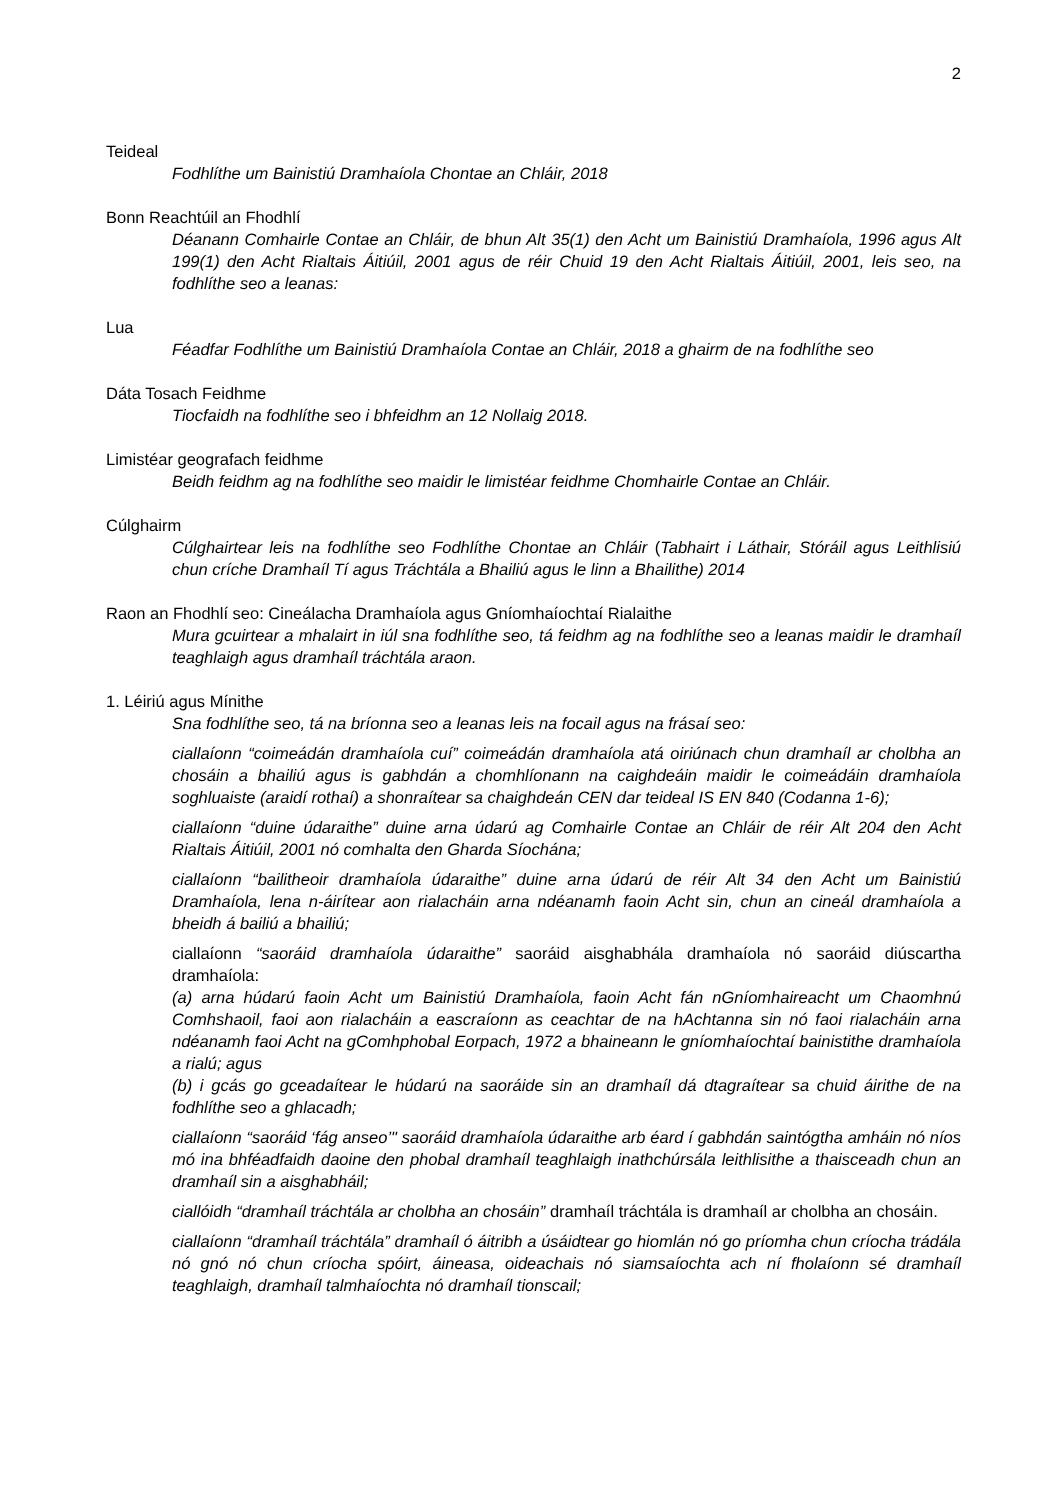2
Teideal
Fodhlíthe um Bainistiú Dramhaíola Chontae an Chláir, 2018
Bonn Reachtúil an Fhodhlí
Déanann Comhairle Contae an Chláir, de bhun Alt 35(1) den Acht um Bainistiú Dramhaíola, 1996 agus Alt 199(1) den Acht Rialtais Áitiúil, 2001 agus de réir Chuid 19 den Acht Rialtais Áitiúil, 2001, leis seo, na fodhlíthe seo a leanas:
Lua
Féadfar Fodhlíthe um Bainistiú Dramhaíola Contae an Chláir, 2018 a ghairm de na fodhlíthe seo
Dáta Tosach Feidhme
Tiocfaidh na fodhlíthe seo i bhfeidhm an 12 Nollaig 2018.
Limistéar geografach feidhme
Beidh feidhm ag na fodhlíthe seo maidir le limistéar feidhme Chomhairle Contae an Chláir.
Cúlghairm
Cúlghairtear leis na fodhlíthe seo Fodhlíthe Chontae an Chláir (Tabhairt i Láthair, Stóráil agus Leithlisiú chun críche Dramhaíl Tí agus Tráchtála a Bhailiú agus le linn a Bhailithe) 2014
Raon an Fhodhlí seo: Cineálacha Dramhaíola agus Gníomhaíochtaí Rialaithe
Mura gcuirtear a mhalairt in iúl sna fodhlíthe seo, tá feidhm ag na fodhlíthe seo a leanas maidir le dramhaíl teaghlaigh agus dramhaíl tráchtála araon.
1. Léiriú agus Mínithe
Sna fodhlíthe seo, tá na bríonna seo a leanas leis na focail agus na frásaí seo:
ciallaíonn “coimeádán dramhaíola cuí” coimeádán dramhaíola atá oiriúnach chun dramhaíl ar cholbha an chosáin a bhailiú agus is gabhdán a chomhlíonann na caighdeáin maidir le coimeádáin dramhaíola soghluaiste (araidí rothaí) a shonraítear sa chaighdeán CEN dar teideal IS EN 840 (Codanna 1-6);
ciallaíonn “duine údaraithe” duine arna údarú ag Comhairle Contae an Chláir de réir Alt 204 den Acht Rialtais Áitiúil, 2001 nó comhalta den Gharda Síochána;
ciallaíonn “bailitheoir dramhaíola údaraithe” duine arna údarú de réir Alt 34 den Acht um Bainistiú Dramhaíola, lena n-áirítear aon rialacháin arna ndéanamh faoin Acht sin, chun an cineál dramhaíola a bheidh á bailiú a bhailiú;
ciallaíonn “saoráid dramhaíola údaraithe” saoráid aisghabhála dramhaíola nó saoráid diúscartha dramhaíola:
(a) arna húdarú faoin Acht um Bainistiú Dramhaíola, faoin Acht fán nGníomhaireacht um Chaomhnú Comhshaoil, faoi aon rialacháin a eascraíonn as ceachtar de na hAchtanna sin nó faoi rialacháin arna ndéanamh faoi Acht na gComhphobal Eorpach, 1972 a bhaineann le gníomhaíochtaí bainistithe dramhaíola a rialú; agus
(b) i gcás go gceadaítear le húdarú na saoráide sin an dramhaíl dá dtagraítear sa chuid áirithe de na fodhlíthe seo a ghlacadh;
ciallaíonn “saoráid ‘fág anseo’" saoráid dramhaíola údaraithe arb éard í gabhdán saintógtha amháin nó níos mó ina bhféadfaidh daoine den phobal dramhaíl teaghlaigh inathchúrsála leithlisithe a thaisceadh chun an dramhaíl sin a aisghabháil;
ciallóidh “dramhaíl tráchtála ar cholbha an chosáin” dramhaíl tráchtála is dramhaíl ar cholbha an chosáin.
ciallaíonn “dramhaíl tráchtála” dramhaíl ó áitribh a úsáidtear go hiomlán nó go príomha chun críocha trádála nó gnó nó chun críocha spóirt, áineasa, oideachais nó siamsaíochta ach ní fholaíonn sé dramhaíl teaghlaigh, dramhaíl talmhaíochta nó dramhaíl tionscail;